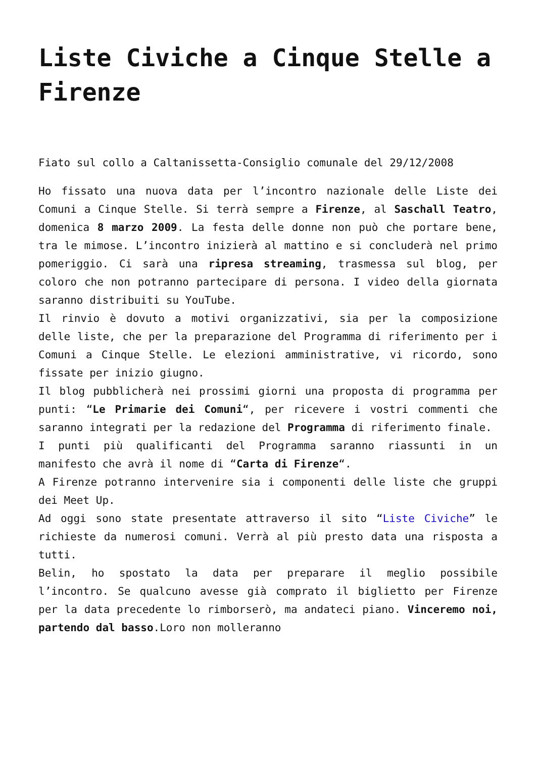Liste Civiche a Cinque Stelle a Firenze
Fiato sul collo a Caltanissetta-Consiglio comunale del 29/12/2008
Ho fissato una nuova data per l’incontro nazionale delle Liste dei Comuni a Cinque Stelle. Si terrà sempre a Firenze, al Saschall Teatro, domenica 8 marzo 2009. La festa delle donne non può che portare bene, tra le mimose. L’incontro inizierà al mattino e si concluderà nel primo pomeriggio. Ci sarà una ripresa streaming, trasmessa sul blog, per coloro che non potranno partecipare di persona. I video della giornata saranno distribuiti su YouTube.
Il rinvio è dovuto a motivi organizzativi, sia per la composizione delle liste, che per la preparazione del Programma di riferimento per i Comuni a Cinque Stelle. Le elezioni amministrative, vi ricordo, sono fissate per inizio giugno.
Il blog pubblicherà nei prossimi giorni una proposta di programma per punti: “Le Primarie dei Comuni“, per ricevere i vostri commenti che saranno integrati per la redazione del Programma di riferimento finale.
I punti più qualificanti del Programma saranno riassunti in un manifesto che avrà il nome di “Carta di Firenze“.
A Firenze potranno intervenire sia i componenti delle liste che gruppi dei Meet Up.
Ad oggi sono state presentate attraverso il sito “Liste Civiche” le richieste da numerosi comuni. Verrà al più presto data una risposta a tutti.
Belin, ho spostato la data per preparare il meglio possibile l’incontro. Se qualcuno avesse già comprato il biglietto per Firenze per la data precedente lo rimborserò, ma andateci piano. Vinceremo noi, partendo dal basso.Loro non molleranno